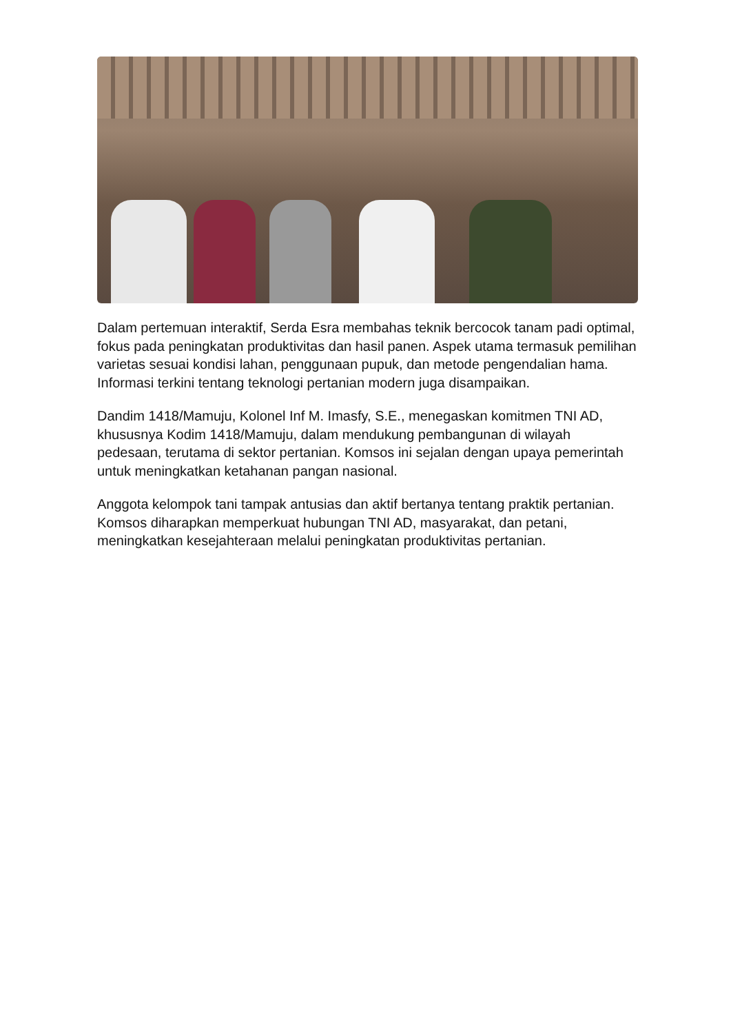Dalam pertemuan interaktif, Serda Esra membahas teknik bercocok tanam padi optimal, fokus pada peningkatan produktivitas dan hasil panen. Aspek utama termasuk pemilihan varietas sesuai kondisi lahan, penggunaan pupuk, dan metode pengendalian hama. Informasi terkini tentang teknologi pertanian modern juga disampaikan.
Dandim 1418/Mamuju, Kolonel Inf M. Imasfy, S.E., menegaskan komitmen TNI AD, khususnya Kodim 1418/Mamuju, dalam mendukung pembangunan di wilayah pedesaan, terutama di sektor pertanian. Komsos ini sejalan dengan upaya pemerintah untuk meningkatkan ketahanan pangan nasional.
Anggota kelompok tani tampak antusias dan aktif bertanya tentang praktik pertanian. Komsos diharapkan memperkuat hubungan TNI AD, masyarakat, dan petani, meningkatkan kesejahteraan melalui peningkatan produktivitas pertanian.